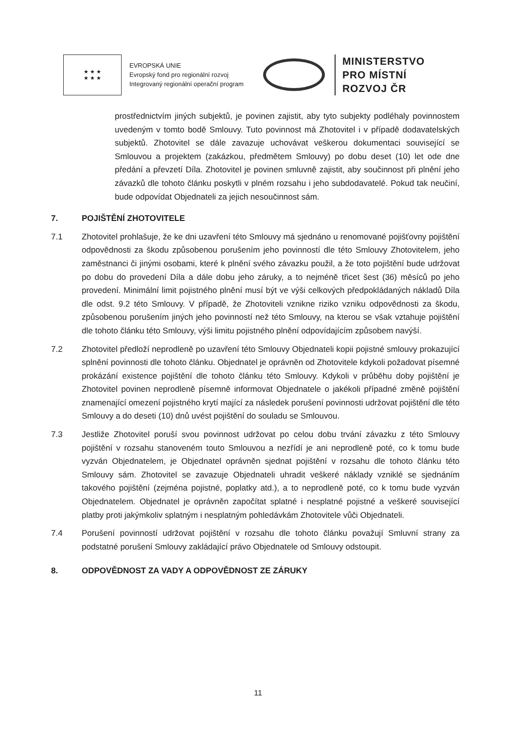★ ★ ★
★ ★ ★
EVROPSKÁ UNIE
Evropský fond pro regionální rozvoj
Integrovaný regionální operační program
MINISTERSTVO
PRO MÍSTNÍ
ROZVOJ ČR
prostřednictvím jiných subjektů, je povinen zajistit, aby tyto subjekty podléhaly povinnostem uvedeným v tomto bodě Smlouvy. Tuto povinnost má Zhotovitel i v případě dodavatelských subjektů. Zhotovitel se dále zavazuje uchovávat veškerou dokumentaci související se Smlouvou a projektem (zakázkou, předmětem Smlouvy) po dobu deset (10) let ode dne předání a převzetí Díla. Zhotovitel je povinen smluvně zajistit, aby součinnost při plnění jeho závazků dle tohoto článku poskytli v plném rozsahu i jeho subdodavatelé. Pokud tak neučiní, bude odpovídat Objednateli za jejich nesoučinnost sám.
7. POJIŠTĚNÍ ZHOTOVITELE
7.1 Zhotovitel prohlašuje, že ke dni uzavření této Smlouvy má sjednáno u renomované pojišťovny pojištění odpovědnosti za škodu způsobenou porušením jeho povinností dle této Smlouvy Zhotovitelem, jeho zaměstnanci či jinými osobami, které k plnění svého závazku použil, a že toto pojištění bude udržovat po dobu do provedení Díla a dále dobu jeho záruky, a to nejméně třicet šest (36) měsíců po jeho provedení. Minimální limit pojistného plnění musí být ve výši celkových předpokládaných nákladů Díla dle odst. 9.2 této Smlouvy. V případě, že Zhotoviteli vznikne riziko vzniku odpovědnosti za škodu, způsobenou porušením jiných jeho povinností než této Smlouvy, na kterou se však vztahuje pojištění dle tohoto článku této Smlouvy, výši limitu pojistného plnění odpovídajícím způsobem navýší.
7.2 Zhotovitel předloží neprodleně po uzavření této Smlouvy Objednateli kopii pojistné smlouvy prokazující splnění povinnosti dle tohoto článku. Objednatel je oprávněn od Zhotovitele kdykoli požadovat písemné prokázání existence pojištění dle tohoto článku této Smlouvy. Kdykoli v průběhu doby pojištění je Zhotovitel povinen neprodleně písemně informovat Objednatele o jakékoli případné změně pojištění znamenající omezení pojistného krytí mající za následek porušení povinnosti udržovat pojištění dle této Smlouvy a do deseti (10) dnů uvést pojištění do souladu se Smlouvou.
7.3 Jestliže Zhotovitel poruší svou povinnost udržovat po celou dobu trvání závazku z této Smlouvy pojištění v rozsahu stanoveném touto Smlouvou a nezřídí je ani neprodleně poté, co k tomu bude vyzván Objednatelem, je Objednatel oprávněn sjednat pojištění v rozsahu dle tohoto článku této Smlouvy sám. Zhotovitel se zavazuje Objednateli uhradit veškeré náklady vzniklé se sjednáním takového pojištění (zejména pojistné, poplatky atd.), a to neprodleně poté, co k tomu bude vyzván Objednatelem. Objednatel je oprávněn započítat splatné i nesplatné pojistné a veškeré související platby proti jakýmkoliv splatným i nesplatným pohledávkám Zhotovitele vůči Objednateli.
7.4 Porušení povinností udržovat pojištění v rozsahu dle tohoto článku považují Smluvní strany za podstatné porušení Smlouvy zakládající právo Objednatele od Smlouvy odstoupit.
8. ODPOVĚDNOST ZA VADY A ODPOVĚDNOST ZE ZÁRUKY
11